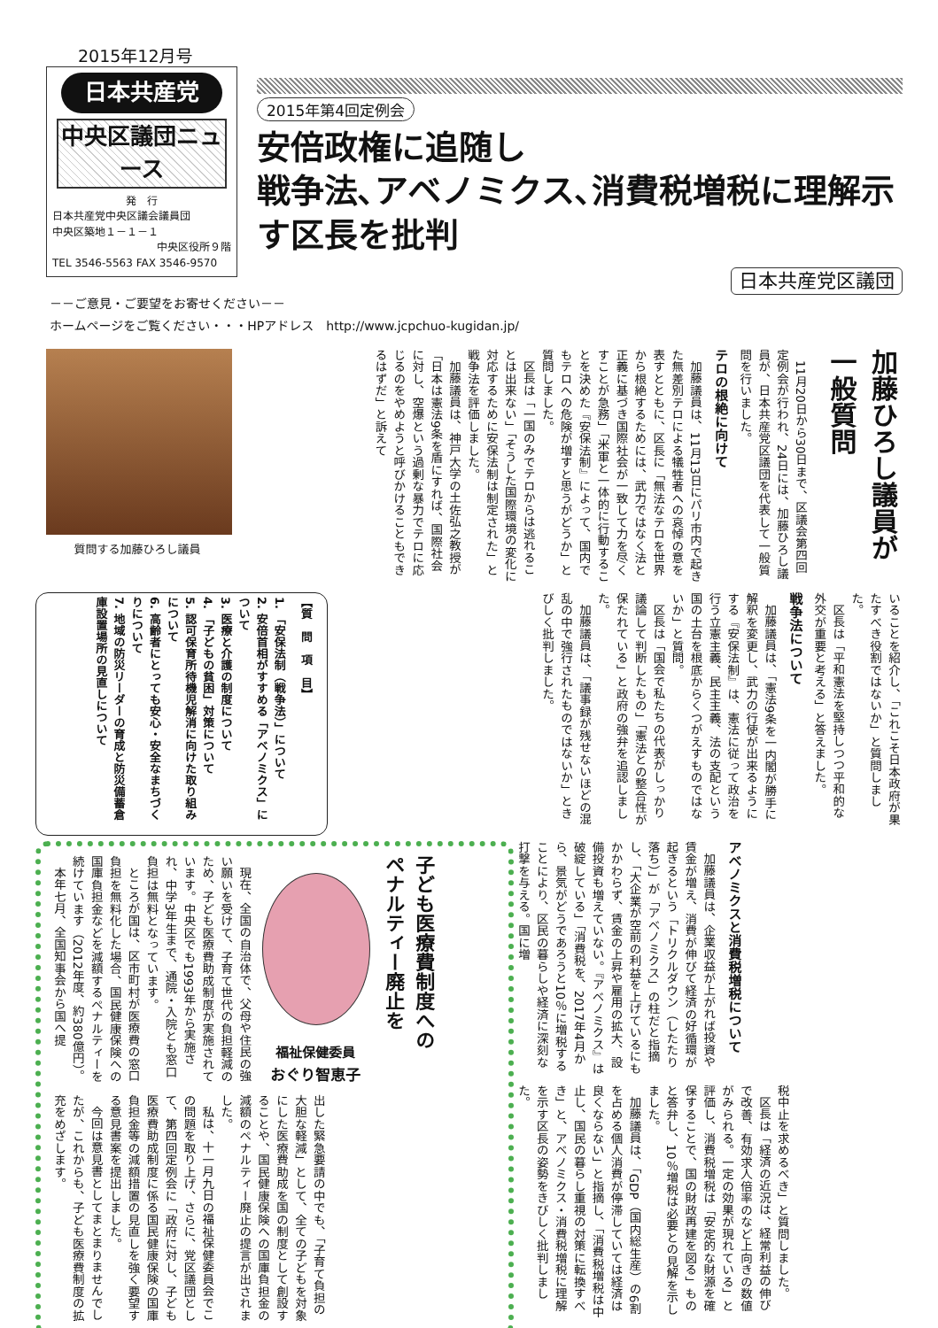2015年12月号
日本共産党
中央区議団ニュース
発　行
日本共産党中央区議会議員団
中央区築地１－１－１
中央区役所９階
TEL 3546-5563 FAX 3546-9570
2015年第4回定例会
安倍政権に追随し
戦争法､アベノミクス､消費税増税に理解示す区長を批判
日本共産党区議団
－－ご意見・ご要望をお寄せください－－
ホームページをご覧ください・・・HPアドレス　http://www.jcpchuo-kugidan.jp/
加藤ひろし議員が一般質問
11月20日から30日まで、区議会第四回定例会が行われ、24日には、加藤ひろし議員が、日本共産党区議団を代表して一般質問を行いました。
テロの根絶に向けて
加藤議員は、11月13日にパリ市内で起きた無差別テロによる犠牲者への哀悼の意を表すとともに、区長に「無法なテロを世界から根絶するためには、武力ではなく法と正義に基づき国際社会が一致して力を尽くすことが急務」「米軍と一体的に行動することを決めた『安保法制』によって、国内でもテロへの危険が増すと思うがどうか」と質問しました。
区長は「一国のみでテロからは逃れることは出来ない」「そうした国際環境の変化に対応するために安保法制は制定された」と戦争法を評価しました。
加藤議員は、神戸大学の土佐弘之教授が「日本は憲法9条を盾にすれば、国際社会に対し、空爆という過剰な暴力でテロに応じるのをやめようと呼びかけることもできるはずだ」と訴えて
質問する加藤ひろし議員
いることを紹介し、「これこそ日本政府が果たすべき役割ではないか」と質問しました。
区長は「平和憲法を堅持しつつ平和的な外交が重要と考える」と答えました。
戦争法について
加藤議員は、「憲法9条を一内閣が勝手に解釈を変更し、武力の行使が出来るようにする『安保法制』は、憲法に従って政治を行う立憲主義、民主主義、法の支配という国の土台を根底からくつがえすものではないか」と質問。
区長は「国会で私たちの代表がしっかり議論して判断したもの」「憲法との整合性が保たれている」と政府の強弁を追認しました。
加藤議員は、「議事録が残せないほどの混乱の中で強行されたものではないか」ときびしく批判しました。
【質　問　項　目】
1. 「安保法制（戦争法）」について
2. 安倍首相がすすめる「アベノミクス」について
3. 医療と介護の制度について
4. 「子どもの貧困」対策について
5. 認可保育所待機児解消に向けた取り組みについて
6. 高齢者にとっても安心・安全なまちづくりについて
7. 地域の防災リーダーの育成と防災備蓄倉庫設置場所の見直しについて
アベノミクスと消費税増税について
加藤議員は、企業収益が上がれば投資や賃金が増え、消費が伸びて経済の好循環が起きるという「トリクルダウン（したたり落ち）」が「アベノミクス」の柱だと指摘し、「大企業が空前の利益を上げているにもかかわらず、賃金の上昇や雇用の拡大、設備投資も増えていない。『アベノミクス』は破綻している」「消費税を、2017年4月から、景気がどうであろうと10％に増税することにより、区民の暮らしや経済に深刻な打撃を与える。国に増
税中止を求めるべき」と質問しました。
区長は「経済の近況は、経常利益の伸びで改善、有効求人倍率のなど上向きの数値がみられる。一定の効果が現れている」と評価し、消費税増税は「安定的な財源を確保することで、国の財政再建を図る」ものと答弁し、10％増税は必要との見解を示しました。
加藤議員は、「GDP（国内総生産）の6割を占める個人消費が停滞していては経済は良くならない」と指摘し、「消費税増税は中止し、国民の暮らし重視の対策に転換すべき」と、アベノミクス・消費税増税に理解を示す区長の姿勢をきびしく批判しました。
子ども医療費制度への
ペナルティー廃止を
福祉保健委員
おぐり智恵子
現在、全国の自治体で、父母や住民の強い願いを受けて、子育て世代の負担軽減のため、子ども医療費助成制度が実施されています。中央区でも1993年から実施され、中学3年生まで、通院・入院とも窓口負担は無料となっています。
ところが国は、区市町村が医療費の窓口負担を無料化した場合、国民健康保険への国庫負担金などを減額するペナルティーを続けています（2012年度、約380億円）。
本年七月、全国知事会から国へ提
出した緊急要請の中でも、「子育て負担の大胆な軽減」として、全ての子どもを対象にした医療費助成を国の制度として創設することや、国民健康保険への国庫負担金の減額のペナルティー廃止の提言が出されました。
私は、十一月九日の福祉保健委員会でこの問題を取り上げ、さらに、党区議団として、第四回定例会に「政府に対し、子ども医療費助成制度に係る国民健康保険の国庫負担金等の減額措置の見直しを強く要望する意見書案を提出しました。
今回は意見書としてまとまりませんでしたが、これからも、子ども医療費制度の拡充をめざします。